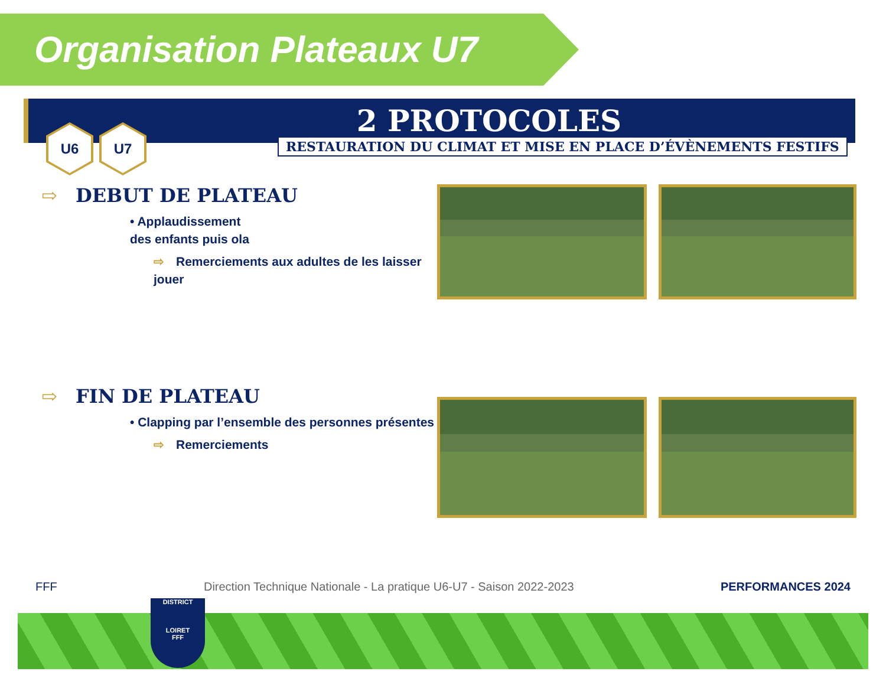Organisation Plateaux U7
2 PROTOCOLES
RESTAURATION DU CLIMAT ET MISE EN PLACE D’ÉVÈNEMENTS FESTIFS
U6 U7
⇨ DEBUT DE PLATEAU
• Applaudissement
des enfants puis ola
⇨ Remerciements aux adultes de les laisser jouer
⇨ FIN DE PLATEAU
• Clapping par l’ensemble des personnes présentes
⇨ Remerciements
FFF Direction Technique Nationale - La pratique U6-U7 - Saison 2022-2023 PERFORMANCES 2024
DISTRICT
LOIRET
FFF